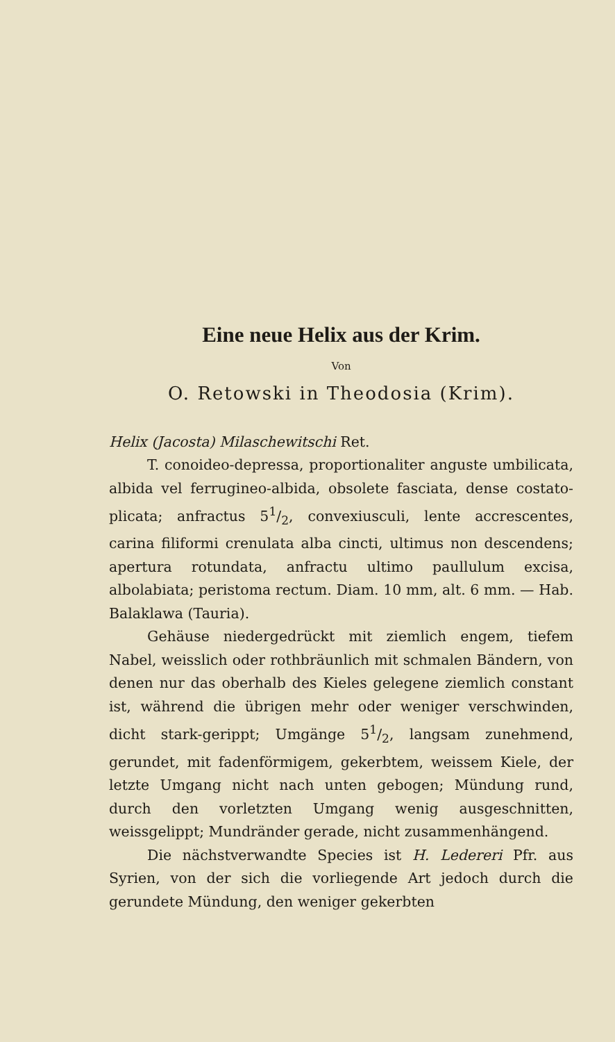Eine neue Helix aus der Krim.
Von
O. Retowski in Theodosia (Krim).
Helix (Jacosta) Milaschewitschi Ret.
T. conoideo-depressa, proportionaliter anguste umbilicata, albida vel ferrugineo-albida, obsolete fasciata, dense costato-plicata; anfractus 51/2, convexiusculi, lente accrescentes, carina filiformi crenulata alba cincti, ultimus non descendens; apertura rotundata, anfractu ultimo paullulum excisa, albolabiata; peristoma rectum. Diam. 10 mm, alt. 6 mm. — Hab. Balaklawa (Tauria).
Gehäuse niedergedrückt mit ziemlich engem, tiefem Nabel, weisslich oder rothbräunlich mit schmalen Bändern, von denen nur das oberhalb des Kieles gelegene ziemlich constant ist, während die übrigen mehr oder weniger verschwinden, dicht stark-gerippt; Umgänge 51/2, langsam zunehmend, gerundet, mit fadenförmigem, gekerbtem, weissem Kiele, der letzte Umgang nicht nach unten gebogen; Mündung rund, durch den vorletzten Umgang wenig ausgeschnitten, weissgelippt; Mundränder gerade, nicht zusammenhängend.
Die nächstverwandte Species ist H. Ledereri Pfr. aus Syrien, von der sich die vorliegende Art jedoch durch die gerundete Mündung, den weniger gekerbten